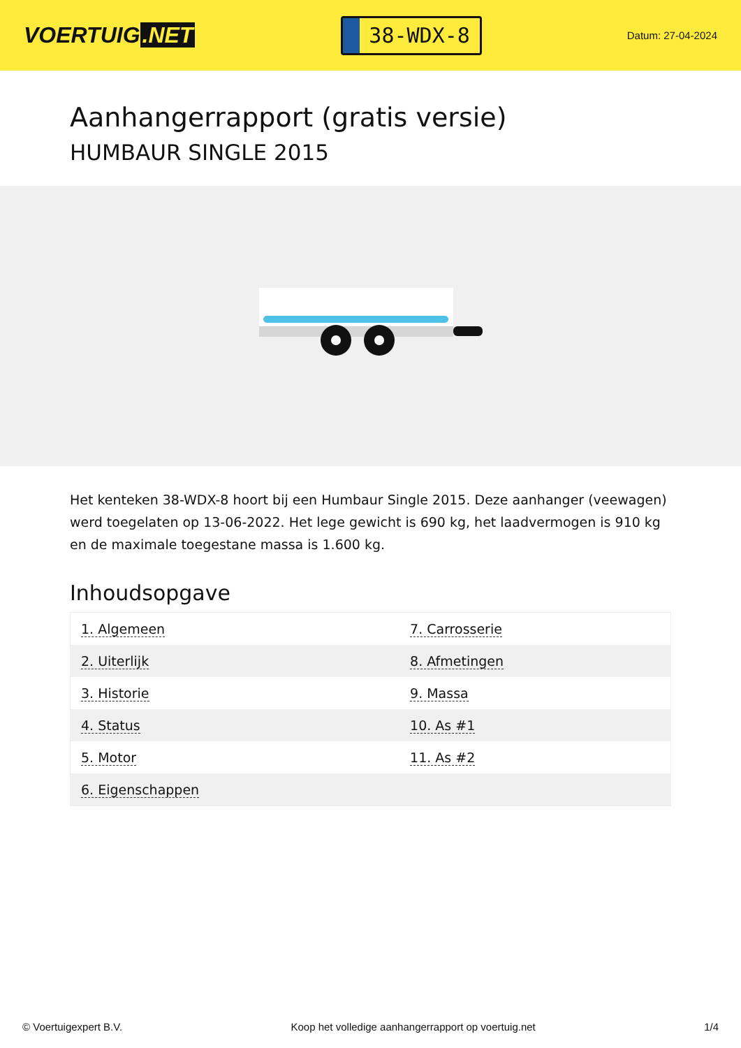VOERTUIG.NET
38-WDX-8
Datum: 27-04-2024
Aanhangerrapport (gratis versie)
HUMBAUR SINGLE 2015
Het kenteken 38-WDX-8 hoort bij een Humbaur Single 2015. Deze aanhanger (veewagen) werd toegelaten op 13-06-2022. Het lege gewicht is 690 kg, het laadvermogen is 910 kg en de maximale toegestane massa is 1.600 kg.
Inhoudsopgave
| 1. Algemeen | 7. Carrosserie |
| 2. Uiterlijk | 8. Afmetingen |
| 3. Historie | 9. Massa |
| 4. Status | 10. As #1 |
| 5. Motor | 11. As #2 |
| 6. Eigenschappen | |
© Voertuigexpert B.V. Koop het volledige aanhangerrapport op voertuig.net 1/4